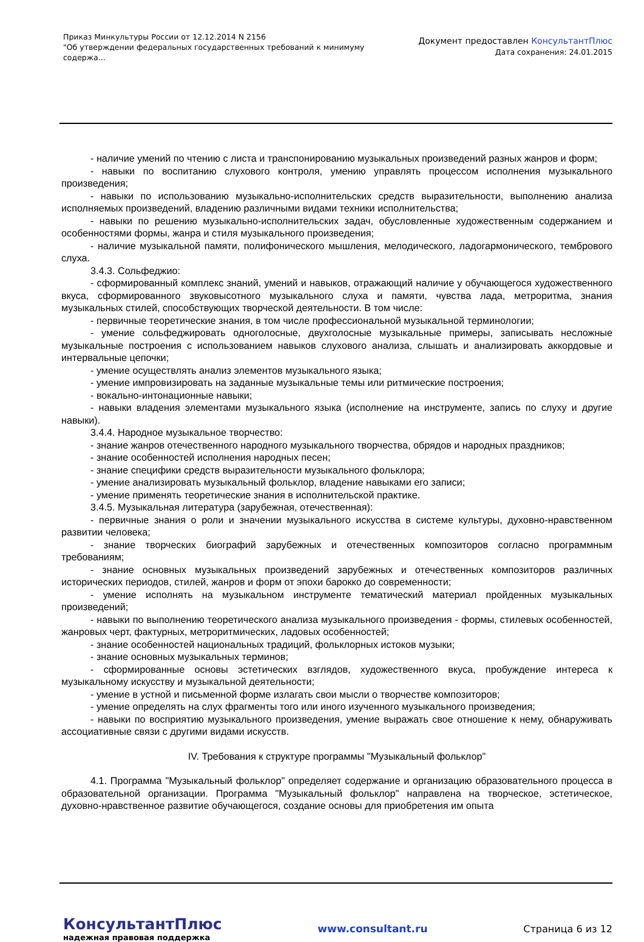Приказ Минкультуры России от 12.12.2014 N 2156
"Об утверждении федеральных государственных требований к минимуму содержа...
Документ предоставлен КонсультантПлюс
Дата сохранения: 24.01.2015
- наличие умений по чтению с листа и транспонированию музыкальных произведений разных жанров и форм;
- навыки по воспитанию слухового контроля, умению управлять процессом исполнения музыкального произведения;
- навыки по использованию музыкально-исполнительских средств выразительности, выполнению анализа исполняемых произведений, владению различными видами техники исполнительства;
- навыки по решению музыкально-исполнительских задач, обусловленные художественным содержанием и особенностями формы, жанра и стиля музыкального произведения;
- наличие музыкальной памяти, полифонического мышления, мелодического, ладогармонического, тембрового слуха.
3.4.3. Сольфеджио:
- сформированный комплекс знаний, умений и навыков, отражающий наличие у обучающегося художественного вкуса, сформированного звуковысотного музыкального слуха и памяти, чувства лада, метроритма, знания музыкальных стилей, способствующих творческой деятельности. В том числе:
- первичные теоретические знания, в том числе профессиональной музыкальной терминологии;
- умение сольфеджировать одноголосные, двухголосные музыкальные примеры, записывать несложные музыкальные построения с использованием навыков слухового анализа, слышать и анализировать аккордовые и интервальные цепочки;
- умение осуществлять анализ элементов музыкального языка;
- умение импровизировать на заданные музыкальные темы или ритмические построения;
- вокально-интонационные навыки;
- навыки владения элементами музыкального языка (исполнение на инструменте, запись по слуху и другие навыки).
3.4.4. Народное музыкальное творчество:
- знание жанров отечественного народного музыкального творчества, обрядов и народных праздников;
- знание особенностей исполнения народных песен;
- знание специфики средств выразительности музыкального фольклора;
- умение анализировать музыкальный фольклор, владение навыками его записи;
- умение применять теоретические знания в исполнительской практике.
3.4.5. Музыкальная литература (зарубежная, отечественная):
- первичные знания о роли и значении музыкального искусства в системе культуры, духовно-нравственном развитии человека;
- знание творческих биографий зарубежных и отечественных композиторов согласно программным требованиям;
- знание основных музыкальных произведений зарубежных и отечественных композиторов различных исторических периодов, стилей, жанров и форм от эпохи барокко до современности;
- умение исполнять на музыкальном инструменте тематический материал пройденных музыкальных произведений;
- навыки по выполнению теоретического анализа музыкального произведения - формы, стилевых особенностей, жанровых черт, фактурных, метроритмических, ладовых особенностей;
- знание особенностей национальных традиций, фольклорных истоков музыки;
- знание основных музыкальных терминов;
- сформированные основы эстетических взглядов, художественного вкуса, пробуждение интереса к музыкальному искусству и музыкальной деятельности;
- умение в устной и письменной форме излагать свои мысли о творчестве композиторов;
- умение определять на слух фрагменты того или иного изученного музыкального произведения;
- навыки по восприятию музыкального произведения, умение выражать свое отношение к нему, обнаруживать ассоциативные связи с другими видами искусств.
IV. Требования к структуре программы "Музыкальный фольклор"
4.1. Программа "Музыкальный фольклор" определяет содержание и организацию образовательного процесса в образовательной организации. Программа "Музыкальный фольклор" направлена на творческое, эстетическое, духовно-нравственное развитие обучающегося, создание основы для приобретения им опыта
КонсультантПлюс
надежная правовая поддержка
www.consultant.ru Страница 6 из 12